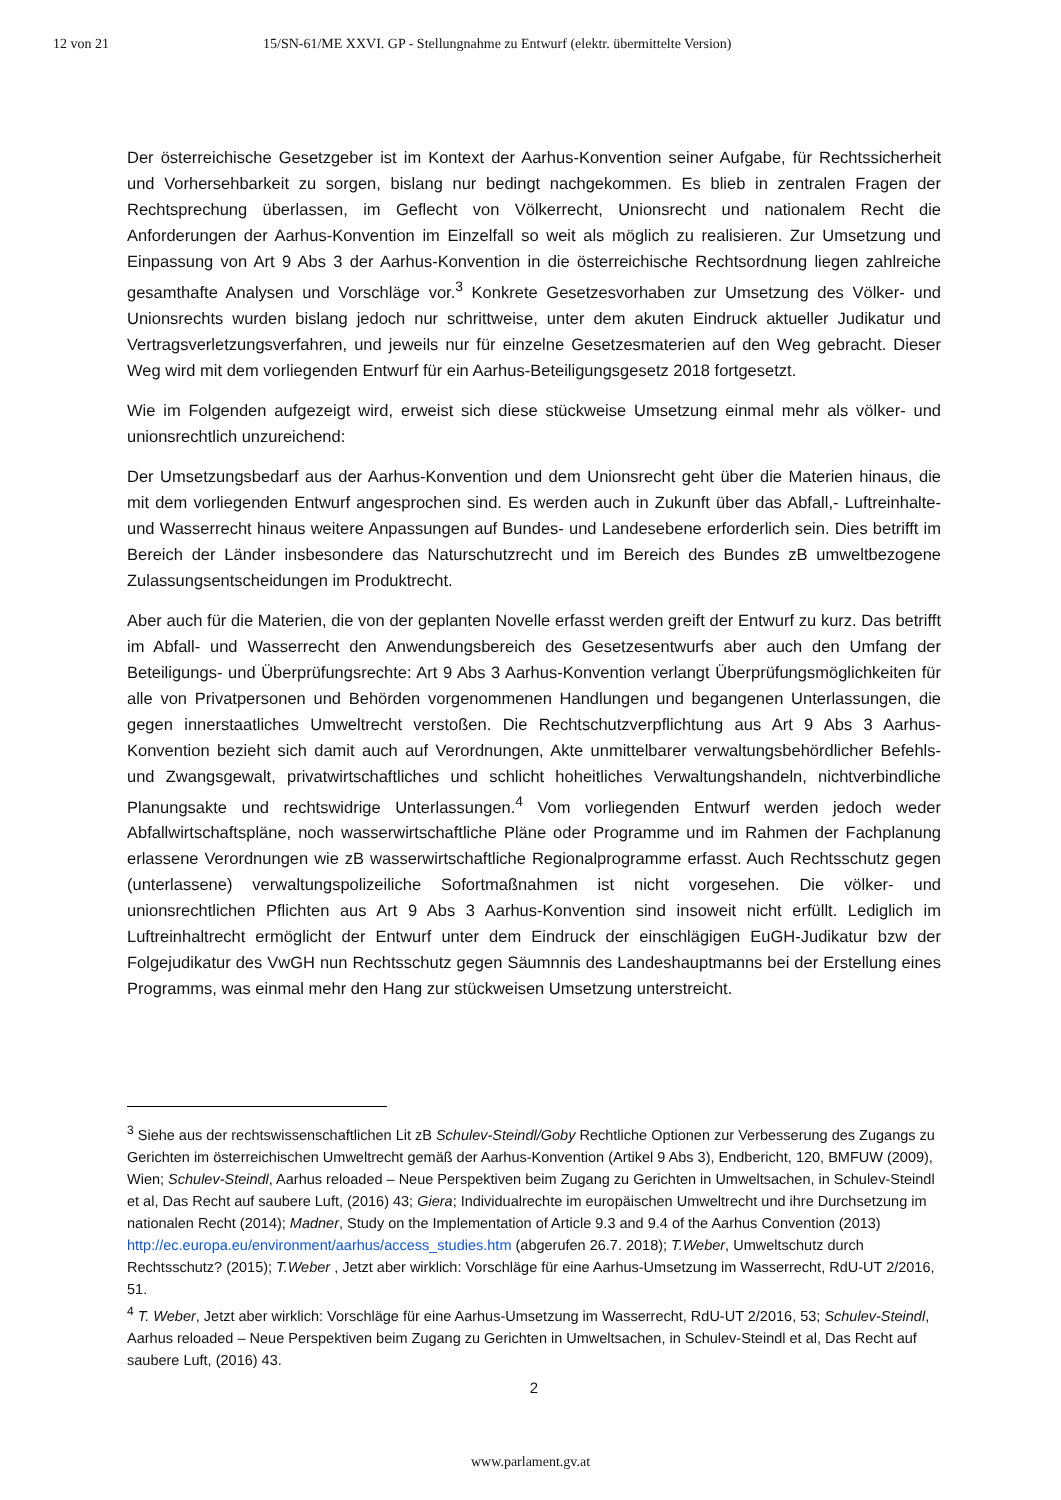12 von 21 15/SN-61/ME XXVI. GP - Stellungnahme zu Entwurf (elektr. übermittelte Version)
Der österreichische Gesetzgeber ist im Kontext der Aarhus-Konvention seiner Aufgabe, für Rechtssicherheit und Vorhersehbarkeit zu sorgen, bislang nur bedingt nachgekommen. Es blieb in zentralen Fragen der Rechtsprechung überlassen, im Geflecht von Völkerrecht, Unionsrecht und nationalem Recht die Anforderungen der Aarhus-Konvention im Einzelfall so weit als möglich zu realisieren. Zur Umsetzung und Einpassung von Art 9 Abs 3 der Aarhus-Konvention in die österreichische Rechtsordnung liegen zahlreiche gesamthafte Analysen und Vorschläge vor.<sup>3</sup> Konkrete Gesetzesvorhaben zur Umsetzung des Völker- und Unionsrechts wurden bislang jedoch nur schrittweise, unter dem akuten Eindruck aktueller Judikatur und Vertragsverletzungsverfahren, und jeweils nur für einzelne Gesetzesmaterien auf den Weg gebracht. Dieser Weg wird mit dem vorliegenden Entwurf für ein Aarhus-Beteiligungsgesetz 2018 fortgesetzt.
Wie im Folgenden aufgezeigt wird, erweist sich diese stückweise Umsetzung einmal mehr als völker- und unionsrechtlich unzureichend:
Der Umsetzungsbedarf aus der Aarhus-Konvention und dem Unionsrecht geht über die Materien hinaus, die mit dem vorliegenden Entwurf angesprochen sind. Es werden auch in Zukunft über das Abfall,- Luftreinhalte- und Wasserrecht hinaus weitere Anpassungen auf Bundes- und Landesebene erforderlich sein. Dies betrifft im Bereich der Länder insbesondere das Naturschutzrecht und im Bereich des Bundes zB umweltbezogene Zulassungsentscheidungen im Produktrecht.
Aber auch für die Materien, die von der geplanten Novelle erfasst werden greift der Entwurf zu kurz. Das betrifft im Abfall- und Wasserrecht den Anwendungsbereich des Gesetzesentwurfs aber auch den Umfang der Beteiligungs- und Überprüfungsrechte: Art 9 Abs 3 Aarhus-Konvention verlangt Überprüfungsmöglichkeiten für alle von Privatpersonen und Behörden vorgenommenen Handlungen und begangenen Unterlassungen, die gegen innerstaatliches Umweltrecht verstoßen. Die Rechtschutzverpflichtung aus Art 9 Abs 3 Aarhus-Konvention bezieht sich damit auch auf Verordnungen, Akte unmittelbarer verwaltungsbehördlicher Befehls- und Zwangsgewalt, privatwirtschaftliches und schlicht hoheitliches Verwaltungshandeln, nichtverbindliche Planungsakte und rechtswidrige Unterlassungen.<sup>4</sup> Vom vorliegenden Entwurf werden jedoch weder Abfallwirtschaftspläne, noch wasserwirtschaftliche Pläne oder Programme und im Rahmen der Fachplanung erlassene Verordnungen wie zB wasserwirtschaftliche Regionalprogramme erfasst. Auch Rechtsschutz gegen (unterlassene) verwaltungspolizeiliche Sofortmaßnahmen ist nicht vorgesehen. Die völker- und unionsrechtlichen Pflichten aus Art 9 Abs 3 Aarhus-Konvention sind insoweit nicht erfüllt. Lediglich im Luftreinhaltrecht ermöglicht der Entwurf unter dem Eindruck der einschlägigen EuGH-Judikatur bzw der Folgejudikatur des VwGH nun Rechtsschutz gegen Säumnnis des Landeshauptmanns bei der Erstellung eines Programms, was einmal mehr den Hang zur stückweisen Umsetzung unterstreicht.
<sup>3</sup> Siehe aus der rechtswissenschaftlichen Lit zB Schulev-Steindl/Goby Rechtliche Optionen zur Verbesserung des Zugangs zu Gerichten im österreichischen Umweltrecht gemäß der Aarhus-Konvention (Artikel 9 Abs 3), Endbericht, 120, BMFUW (2009), Wien; Schulev-Steindl, Aarhus reloaded – Neue Perspektiven beim Zugang zu Gerichten in Umweltsachen, in Schulev-Steindl et al, Das Recht auf saubere Luft, (2016) 43; Giera; Individualrechte im europäischen Umweltrecht und ihre Durchsetzung im nationalen Recht (2014); Madner, Study on the Implementation of Article 9.3 and 9.4 of the Aarhus Convention (2013) http://ec.europa.eu/environment/aarhus/access_studies.htm (abgerufen 26.7. 2018); T.Weber, Umweltschutz durch Rechtsschutz? (2015); T.Weber , Jetzt aber wirklich: Vorschläge für eine Aarhus-Umsetzung im Wasserrecht, RdU-UT 2/2016, 51.
<sup>4</sup> T. Weber, Jetzt aber wirklich: Vorschläge für eine Aarhus-Umsetzung im Wasserrecht, RdU-UT 2/2016, 53; Schulev-Steindl, Aarhus reloaded – Neue Perspektiven beim Zugang zu Gerichten in Umweltsachen, in Schulev-Steindl et al, Das Recht auf saubere Luft, (2016) 43.
2
www.parlament.gv.at